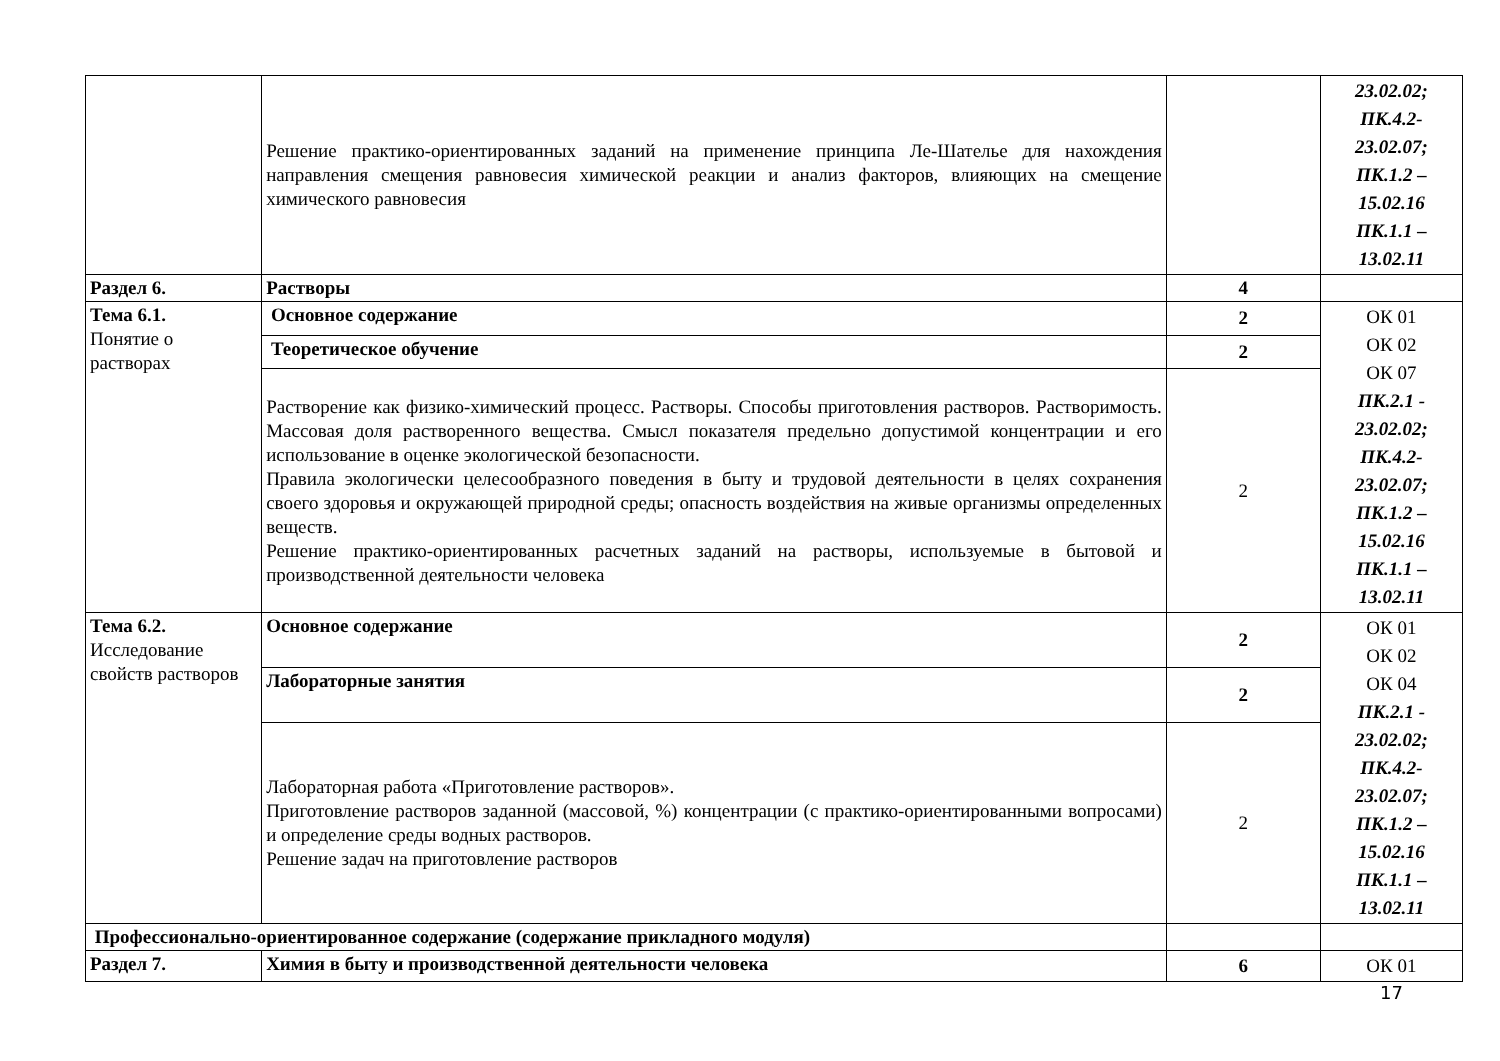| | Решение практико-ориентированных заданий на применение принципа Ле-Шателье для нахождения направления смещения равновесия химической реакции и анализ факторов, влияющих на смещение химического равновесия | | 23.02.02; ПК.4.2- 23.02.07; ПК.1.2 – 15.02.16 ПК.1.1 – 13.02.11 |
| Раздел 6. | Растворы | 4 | |
| Тема 6.1. Понятие о растворах | Основное содержание | 2 | ОК 01 ОК 02 ОК 07 ПК.2.1 - 23.02.02; ПК.4.2- 23.02.07; ПК.1.2 – 15.02.16 ПК.1.1 – 13.02.11 |
| | Теоретическое обучение | 2 | |
| | Растворение как физико-химический процесс. Растворы. Способы приготовления растворов. Растворимость. Массовая доля растворенного вещества. Смысл показателя предельно допустимой концентрации и его использование в оценке экологической безопасности. Правила экологически целесообразного поведения в быту и трудовой деятельности в целях сохранения своего здоровья и окружающей природной среды; опасность воздействия на живые организмы определенных веществ. Решение практико-ориентированных расчетных заданий на растворы, используемые в бытовой и производственной деятельности человека | 2 | |
| Тема 6.2. Исследование свойств растворов | Основное содержание | 2 | ОК 01 ОК 02 ОК 04 ПК.2.1 - 23.02.02; ПК.4.2- 23.02.07; ПК.1.2 – 15.02.16 ПК.1.1 – 13.02.11 |
| | Лабораторные занятия | 2 | |
| | Лабораторная работа «Приготовление растворов». Приготовление растворов заданной (массовой, %) концентрации (с практико-ориентированными вопросами) и определение среды водных растворов. Решение задач на приготовление растворов | 2 | |
| Профессионально-ориентированное содержание (содержание прикладного модуля) | | | |
| Раздел 7. | Химия в быту и производственной деятельности человека | 6 | ОК 01 |
17